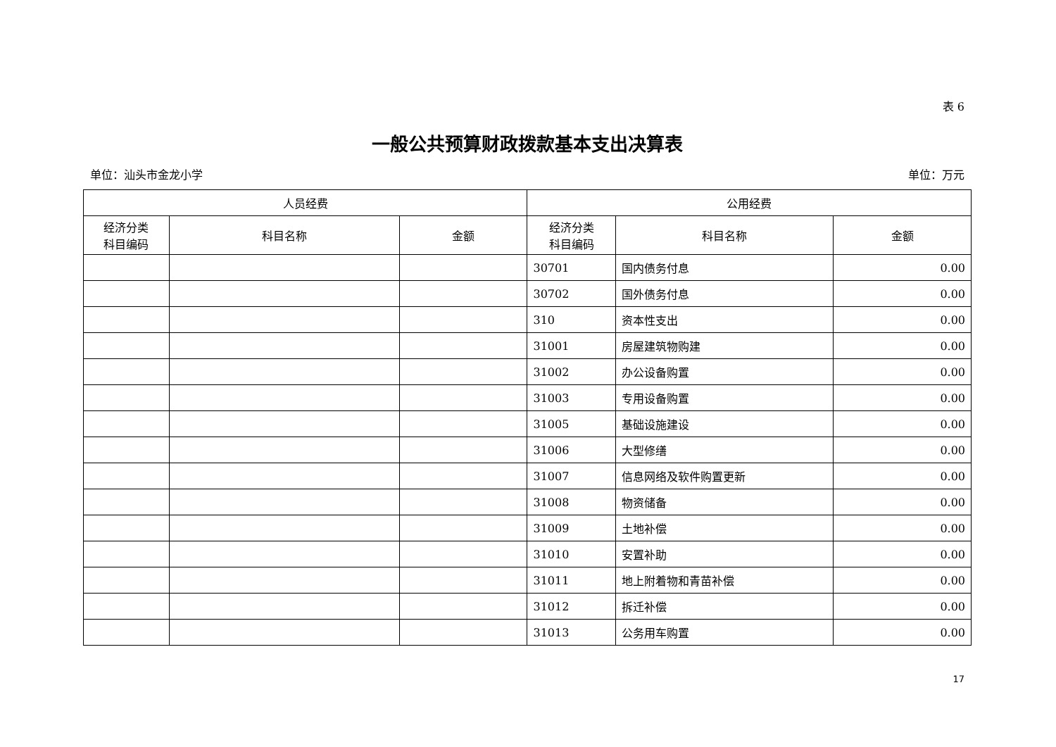表 6
一般公共预算财政拨款基本支出决算表
单位：汕头市金龙小学 单位：万元
| 人员经费 | | | 公用经费 | | |
| --- | --- | --- | --- | --- | --- |
| 经济分类 科目编码 | 科目名称 | 金额 | 经济分类 科目编码 | 科目名称 | 金额 |
| | | | 30701 | 国内债务付息 | 0.00 |
| | | | 30702 | 国外债务付息 | 0.00 |
| | | | 310 | 资本性支出 | 0.00 |
| | | | 31001 | 房屋建筑物购建 | 0.00 |
| | | | 31002 | 办公设备购置 | 0.00 |
| | | | 31003 | 专用设备购置 | 0.00 |
| | | | 31005 | 基础设施建设 | 0.00 |
| | | | 31006 | 大型修缮 | 0.00 |
| | | | 31007 | 信息网络及软件购置更新 | 0.00 |
| | | | 31008 | 物资储备 | 0.00 |
| | | | 31009 | 土地补偿 | 0.00 |
| | | | 31010 | 安置补助 | 0.00 |
| | | | 31011 | 地上附着物和青苗补偿 | 0.00 |
| | | | 31012 | 拆迁补偿 | 0.00 |
| | | | 31013 | 公务用车购置 | 0.00 |
17